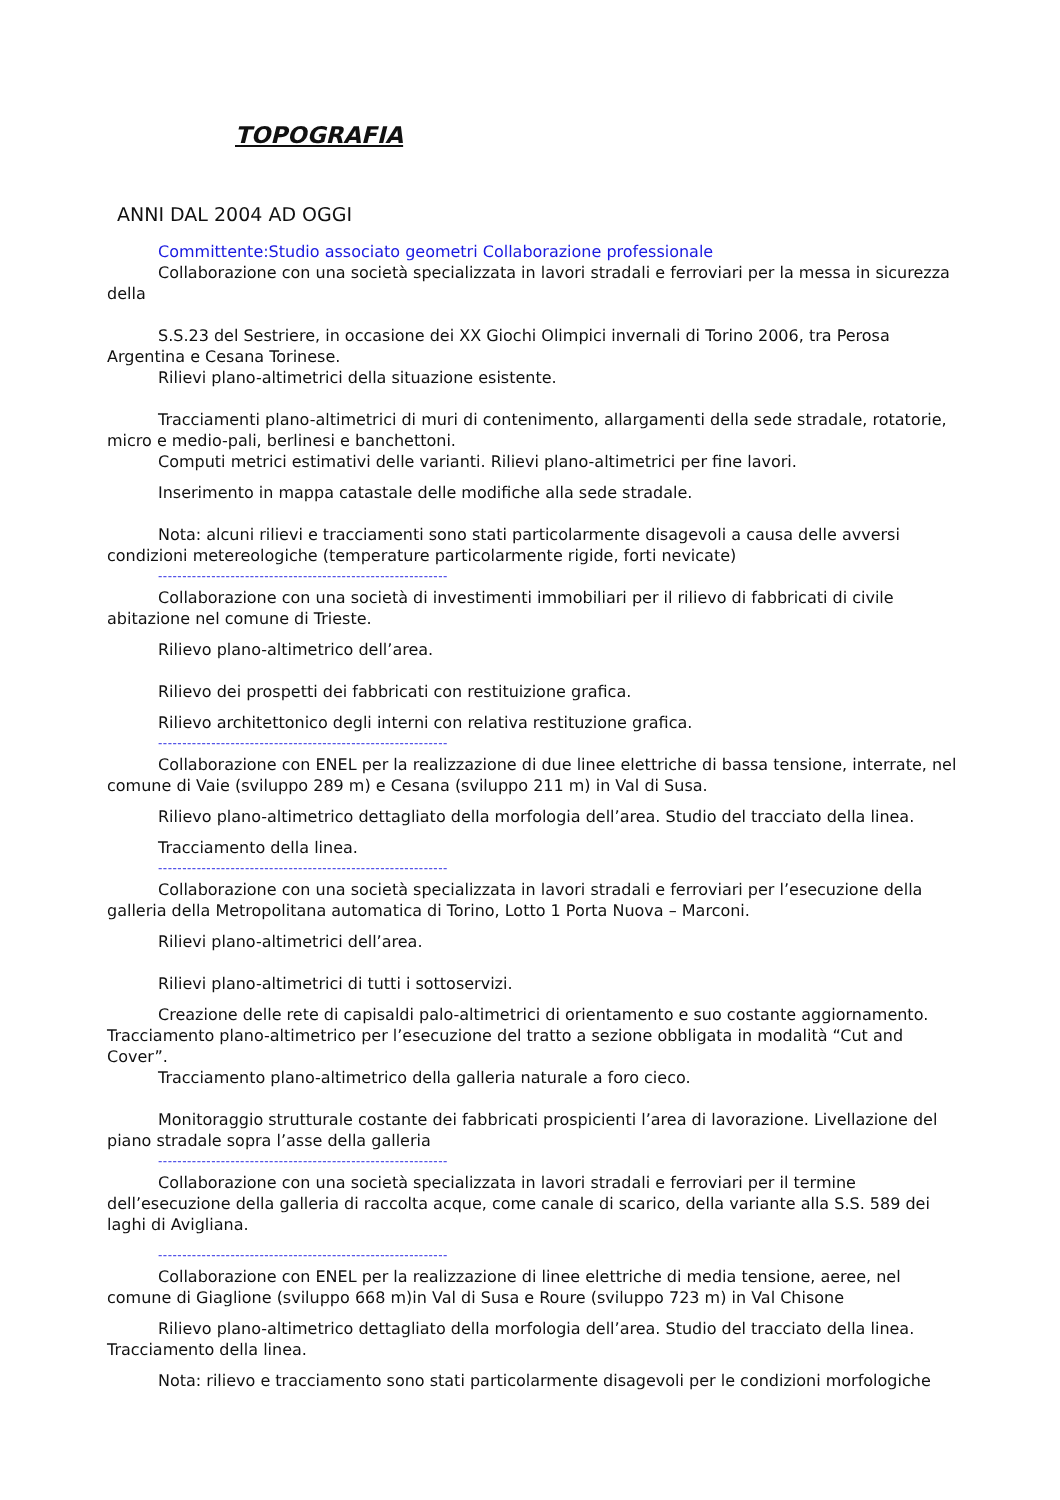TOPOGRAFIA
ANNI DAL 2004 AD OGGI
Committente:Studio associato geometri Collaborazione professionale
Collaborazione con una società specializzata in lavori stradali e ferroviari per la messa in sicurezza della
S.S.23 del Sestriere, in occasione dei XX Giochi Olimpici invernali di Torino 2006, tra Perosa Argentina e Cesana Torinese.
Rilievi plano-altimetrici della situazione esistente.
Tracciamenti plano-altimetrici di muri di contenimento, allargamenti della sede stradale, rotatorie, micro e medio-pali, berlinesi e banchettoni.
Computi metrici estimativi delle varianti. Rilievi plano-altimetrici per fine lavori.
Inserimento in mappa catastale delle modifiche alla sede stradale.
Nota: alcuni rilievi e tracciamenti sono stati particolarmente disagevoli a causa delle avversi condizioni metereologiche (temperature particolarmente rigide, forti nevicate)
------------------------------------------------------------
Collaborazione con una società di investimenti immobiliari per il rilievo di fabbricati di civile abitazione nel comune di Trieste.
Rilievo plano-altimetrico dell’area.
Rilievo dei prospetti dei fabbricati con restituizione grafica.
Rilievo architettonico degli interni con relativa restituzione grafica.
------------------------------------------------------------
Collaborazione con ENEL per la realizzazione di due linee elettriche di bassa tensione, interrate, nel comune di Vaie (sviluppo 289 m) e Cesana (sviluppo 211 m) in Val di Susa.
Rilievo plano-altimetrico dettagliato della morfologia dell’area. Studio del tracciato della linea.
Tracciamento della linea.
------------------------------------------------------------
Collaborazione con una società specializzata in lavori stradali e ferroviari per l’esecuzione della galleria della Metropolitana automatica di Torino, Lotto 1 Porta Nuova – Marconi.
Rilievi plano-altimetrici dell’area.
Rilievi plano-altimetrici di tutti i sottoservizi.
Creazione delle rete di capisaldi palo-altimetrici di orientamento e suo costante aggiornamento. Tracciamento plano-altimetrico per l’esecuzione del tratto a sezione obbligata in modalità “Cut and Cover”.
Tracciamento plano-altimetrico della galleria naturale a foro cieco.
Monitoraggio strutturale costante dei fabbricati prospicienti l’area di lavorazione. Livellazione del piano stradale sopra l’asse della galleria
------------------------------------------------------------
Collaborazione con una società specializzata in lavori stradali e ferroviari per il termine dell’esecuzione della galleria di raccolta acque, come canale di scarico, della variante alla S.S. 589 dei laghi di Avigliana.
------------------------------------------------------------
Collaborazione con ENEL per la realizzazione di linee elettriche di media tensione, aeree, nel comune di Giaglione (sviluppo 668 m)in Val di Susa e Roure (sviluppo 723 m) in Val Chisone
Rilievo plano-altimetrico dettagliato della morfologia dell’area. Studio del tracciato della linea. Tracciamento della linea.
Nota: rilievo e tracciamento sono stati particolarmente disagevoli per le condizioni morfologiche